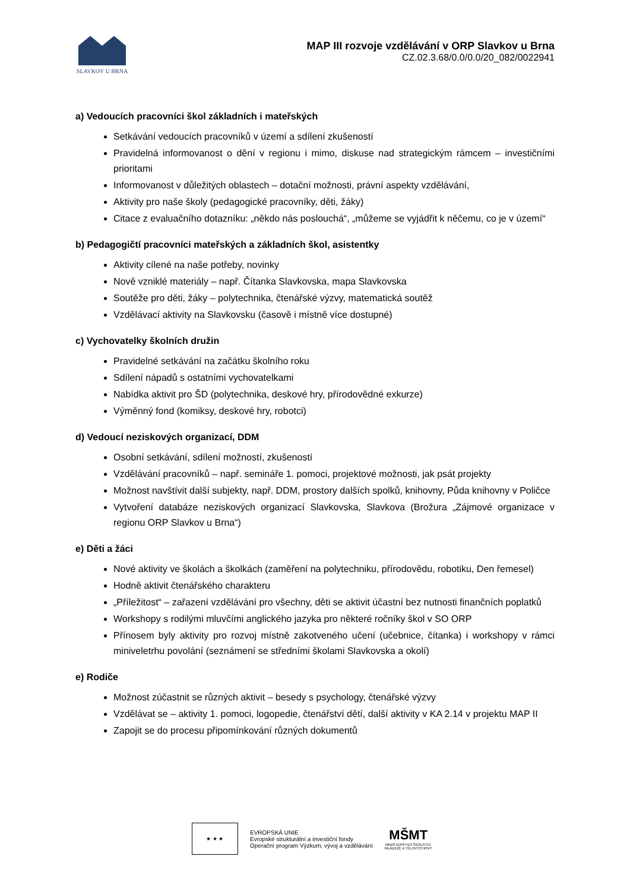SLAVKOV U BRNA
MAP III rozvoje vzdělávání v ORP Slavkov u Brna
CZ.02.3.68/0.0/0.0/20_082/0022941
a) Vedoucích pracovníci škol základních i mateřských
Setkávání vedoucích pracovníků v území a sdílení zkušeností
Pravidelná informovanost o dění v regionu i mimo, diskuse nad strategickým rámcem – investičními prioritami
Informovanost v důležitých oblastech – dotační možnosti, právní aspekty vzdělávání,
Aktivity pro naše školy (pedagogické pracovníky, děti, žáky)
Citace z evaluačního dotazníku: „někdo nás poslouchá“, „můžeme se vyjádřit k něčemu, co je v území“
b) Pedagogičtí pracovníci mateřských a základních škol, asistentky
Aktivity cílené na naše potřeby, novinky
Nově vzniklé materiály – např. Čítanka Slavkovska, mapa Slavkovska
Soutěže pro děti, žáky – polytechnika, čtenářské výzvy, matematická soutěž
Vzdělávací aktivity na Slavkovsku (časově i místně více dostupné)
c) Vychovatelky školních družin
Pravidelné setkávání na začátku školního roku
Sdílení nápadů s ostatními vychovatelkami
Nabídka aktivit pro ŠD (polytechnika, deskové hry, přírodovědné exkurze)
Výměnný fond (komiksy, deskové hry, robotci)
d) Vedoucí neziskových organizací, DDM
Osobní setkávání, sdílení možností, zkušeností
Vzdělávání pracovníků – např. semináře 1. pomoci, projektové možnosti, jak psát projekty
Možnost navštívit další subjekty, např. DDM, prostory dalších spolků, knihovny, Půda knihovny v Poličce
Vytvoření databáze neziskových organizací Slavkovska, Slavkova (Brožura „Zájmové organizace v regionu ORP Slavkov u Brna“)
e) Děti a žáci
Nové aktivity ve školách a školkách (zaměření na polytechniku, přírodovědu, robotiku, Den řemesel)
Hodně aktivit čtenářského charakteru
„Příležitost“ – zařazení vzdělávání pro všechny, děti se aktivit účastní bez nutnosti finančních poplatků
Workshopy s rodilými mluvčími anglického jazyka pro některé ročníky škol v SO ORP
Přínosem byly aktivity pro rozvoj místně zakotveného učení (učebnice, čítanka) i workshopy v rámci miniveletrhu povolání (seznámení se středními školami Slavkovska a okolí)
e) Rodiče
Možnost zúčastnit se různých aktivit – besedy s psychology, čtenářské výzvy
Vzdělávat se – aktivity 1. pomoci, logopedie, čtenářství dětí, další aktivity v KA 2.14 v projektu MAP II
Zapojit se do procesu připomínkování různých dokumentů
★ ★ ★
EVROPSKÁ UNIE
Evropské strukturální a investiční fondy
Operační program Výzkum, vývoj a vzdělávání
MŠMT
MINISTERSTVO ŠKOLSTVÍ,
MLÁDEŽE A TĚLOVÝCHOVY